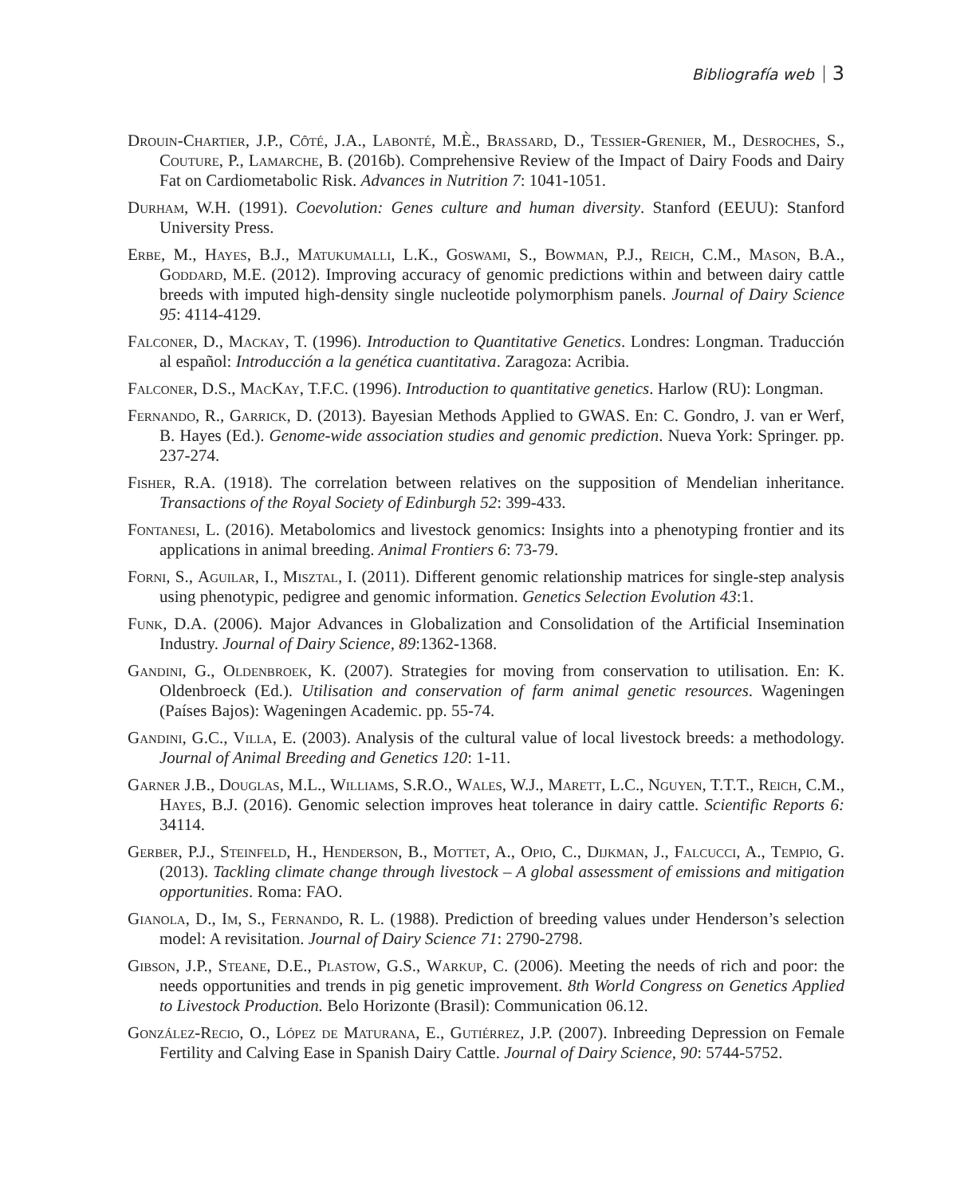Bibliografía web 3
Drouin-Chartier, J.P., Côté, J.A., Labonté, M.È., Brassard, D., Tessier-Grenier, M., Desroches, S., Couture, P., Lamarche, B. (2016b). Comprehensive Review of the Impact of Dairy Foods and Dairy Fat on Cardiometabolic Risk. Advances in Nutrition 7: 1041-1051.
Durham, W.H. (1991). Coevolution: Genes culture and human diversity. Stanford (EEUU): Stanford University Press.
Erbe, M., Hayes, B.J., Matukumalli, L.K., Goswami, S., Bowman, P.J., Reich, C.M., Mason, B.A., Goddard, M.E. (2012). Improving accuracy of genomic predictions within and between dairy cattle breeds with imputed high-density single nucleotide polymorphism panels. Journal of Dairy Science 95: 4114-4129.
Falconer, D., Mackay, T. (1996). Introduction to Quantitative Genetics. Londres: Longman. Traducción al español: Introducción a la genética cuantitativa. Zaragoza: Acribia.
Falconer, D.S., MacKay, T.F.C. (1996). Introduction to quantitative genetics. Harlow (RU): Longman.
Fernando, R., Garrick, D. (2013). Bayesian Methods Applied to GWAS. En: C. Gondro, J. van er Werf, B. Hayes (Ed.). Genome-wide association studies and genomic prediction. Nueva York: Springer. pp. 237-274.
Fisher, R.A. (1918). The correlation between relatives on the supposition of Mendelian inheritance. Transactions of the Royal Society of Edinburgh 52: 399-433.
Fontanesi, L. (2016). Metabolomics and livestock genomics: Insights into a phenotyping frontier and its applications in animal breeding. Animal Frontiers 6: 73-79.
Forni, S., Aguilar, I., Misztal, I. (2011). Different genomic relationship matrices for single-step analysis using phenotypic, pedigree and genomic information. Genetics Selection Evolution 43:1.
Funk, D.A. (2006). Major Advances in Globalization and Consolidation of the Artificial Insemination Industry. Journal of Dairy Science, 89:1362-1368.
Gandini, G., Oldenbroek, K. (2007). Strategies for moving from conservation to utilisation. En: K. Oldenbroeck (Ed.). Utilisation and conservation of farm animal genetic resources. Wageningen (Países Bajos): Wageningen Academic. pp. 55-74.
Gandini, G.C., Villa, E. (2003). Analysis of the cultural value of local livestock breeds: a methodology. Journal of Animal Breeding and Genetics 120: 1-11.
Garner J.B., Douglas, M.L., Williams, S.R.O., Wales, W.J., Marett, L.C., Nguyen, T.T.T., Reich, C.M., Hayes, B.J. (2016). Genomic selection improves heat tolerance in dairy cattle. Scientific Reports 6: 34114.
Gerber, P.J., Steinfeld, H., Henderson, B., Mottet, A., Opio, C., Dijkman, J., Falcucci, A., Tempio, G. (2013). Tackling climate change through livestock – A global assessment of emissions and mitigation opportunities. Roma: FAO.
Gianola, D., Im, S., Fernando, R. L. (1988). Prediction of breeding values under Henderson’s selection model: A revisitation. Journal of Dairy Science 71: 2790-2798.
Gibson, J.P., Steane, D.E., Plastow, G.S., Warkup, C. (2006). Meeting the needs of rich and poor: the needs opportunities and trends in pig genetic improvement. 8th World Congress on Genetics Applied to Livestock Production. Belo Horizonte (Brasil): Communication 06.12.
González-Recio, O., López de Maturana, E., Gutiérrez, J.P. (2007). Inbreeding Depression on Female Fertility and Calving Ease in Spanish Dairy Cattle. Journal of Dairy Science, 90: 5744-5752.